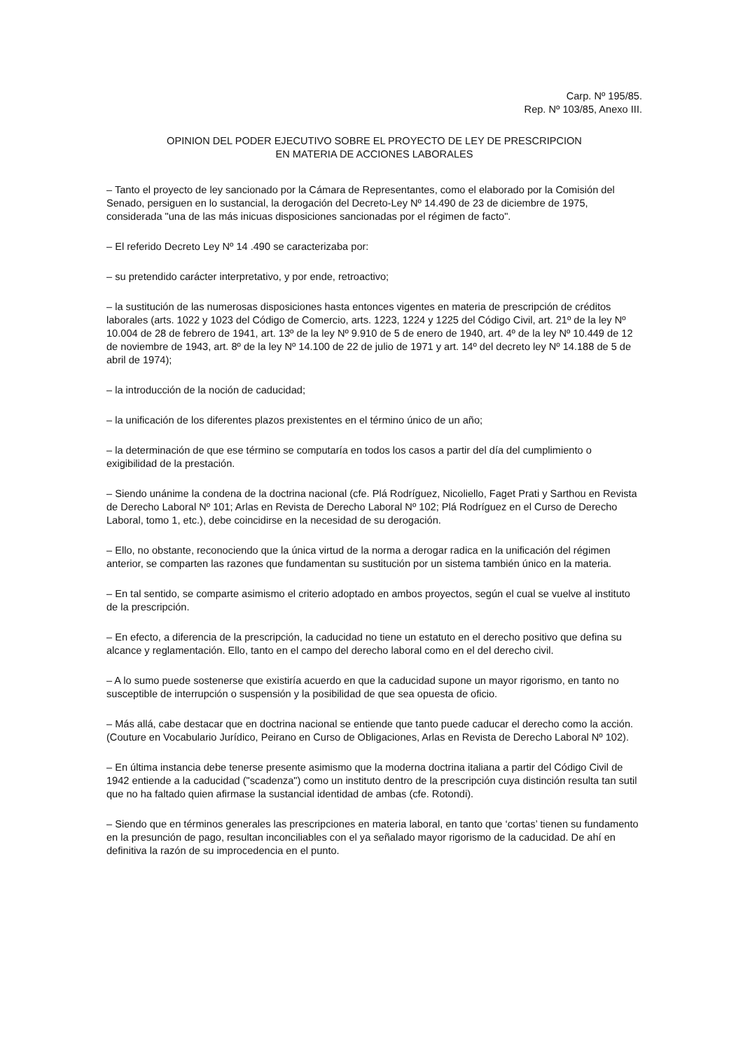Carp. Nº 195/85.
Rep. Nº 103/85, Anexo III.
OPINION DEL PODER EJECUTIVO SOBRE EL PROYECTO DE LEY DE PRESCRIPCION
EN MATERIA DE ACCIONES LABORALES
– Tanto el proyecto de ley sancionado por la Cámara de Representantes, como el elaborado por la Comisión del Senado, persiguen en lo sustancial, la derogación del Decreto-Ley Nº 14.490 de 23 de diciembre de 1975, considerada "una de las más inicuas disposiciones sancionadas por el régimen de facto".
– El referido Decreto Ley Nº 14 .490 se caracterizaba por:
– su pretendido carácter interpretativo, y por ende, retroactivo;
– la sustitución de las numerosas disposiciones hasta entonces vigentes en materia de prescripción de créditos laborales (arts. 1022 y 1023 del Código de Comercio, arts. 1223, 1224 y 1225 del Código Civil, art. 21º de la ley Nº 10.004 de 28 de febrero de 1941, art. 13º de la ley Nº 9.910 de 5 de enero de 1940, art. 4º de la ley Nº 10.449 de 12 de noviembre de 1943, art. 8º de la ley Nº 14.100 de 22 de julio de 1971 y art. 14º del decreto ley Nº 14.188 de 5 de abril de 1974);
– la introducción de la noción de caducidad;
– la unificación de los diferentes plazos prexistentes en el término único de un año;
– la determinación de que ese término se computaría en todos los casos a partir del día del cumplimiento o exigibilidad de la prestación.
– Siendo unánime la condena de la doctrina nacional (cfe. Plá Rodríguez, Nicoliello, Faget Prati y Sarthou en Revista de Derecho Laboral Nº 101; Arlas en Revista de Derecho Laboral Nº 102; Plá Rodríguez en el Curso de Derecho Laboral, tomo 1, etc.), debe coincidirse en la necesidad de su derogación.
– Ello, no obstante, reconociendo que la única virtud de la norma a derogar radica en la unificación del régimen anterior, se comparten las razones que fundamentan su sustitución por un sistema también único en la materia.
– En tal sentido, se comparte asimismo el criterio adoptado en ambos proyectos, según el cual se vuelve al instituto de la prescripción.
– En efecto, a diferencia de la prescripción, la caducidad no tiene un estatuto en el derecho positivo que defina su alcance y reglamentación. Ello, tanto en el campo del derecho laboral como en el del derecho civil.
– A lo sumo puede sostenerse que existiría acuerdo en que la caducidad supone un mayor rigorismo, en tanto no susceptible de interrupción o suspensión y la posibilidad de que sea opuesta de oficio.
– Más allá, cabe destacar que en doctrina nacional se entiende que tanto puede caducar el derecho como la acción. (Couture en Vocabulario Jurídico, Peirano en Curso de Obligaciones, Arlas en Revista de Derecho Laboral Nº 102).
– En última instancia debe tenerse presente asimismo que la moderna doctrina italiana a partir del Código Civil de 1942 entiende a la caducidad ("scadenza") como un instituto dentro de la prescripción cuya distinción resulta tan sutil que no ha faltado quien afirmase la sustancial identidad de ambas (cfe. Rotondi).
– Siendo que en términos generales las prescripciones en materia laboral, en tanto que ‘cortas’ tienen su fundamento en la presunción de pago, resultan inconciliables con el ya señalado mayor rigorismo de la caducidad. De ahí en definitiva la razón de su improcedencia en el punto.